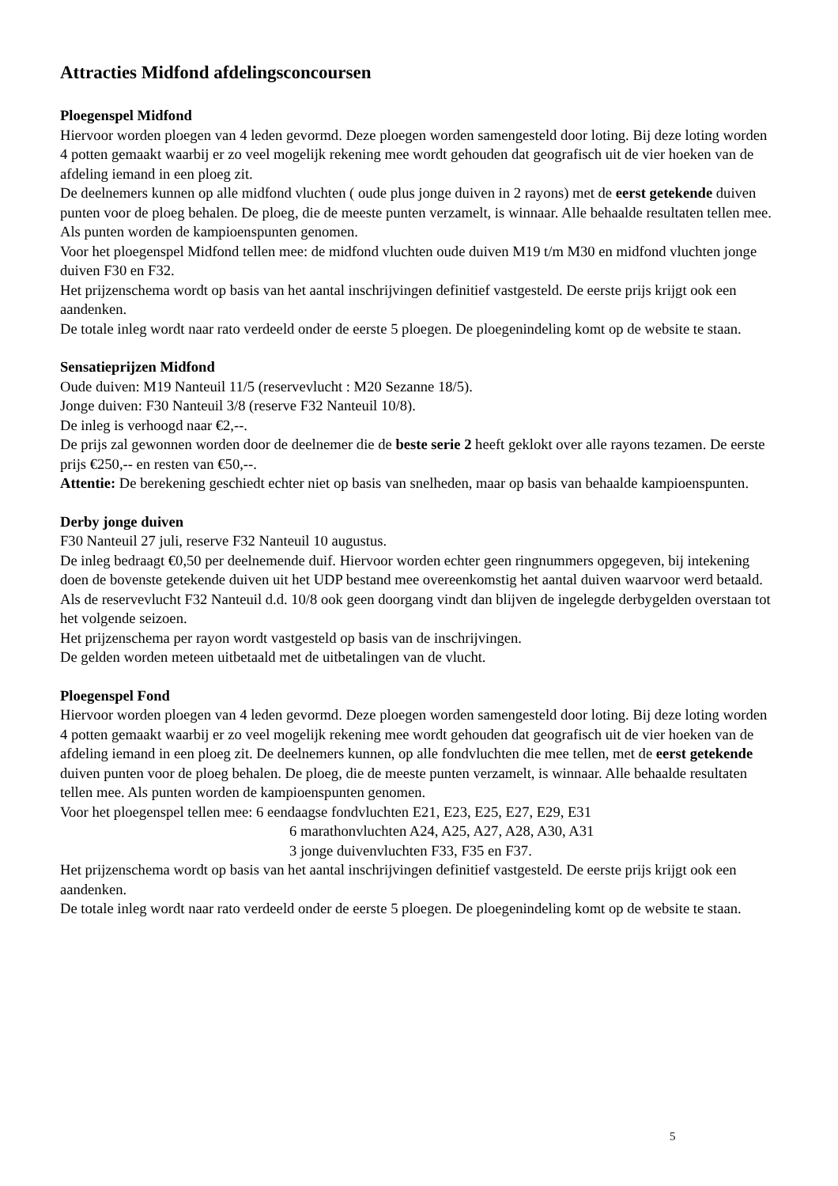Attracties Midfond afdelingsconcoursen
Ploegenspel Midfond
Hiervoor worden ploegen van 4 leden gevormd. Deze ploegen worden samengesteld door loting. Bij deze loting worden 4 potten gemaakt waarbij er zo veel mogelijk rekening mee wordt gehouden dat geografisch uit de vier hoeken van de afdeling iemand in een ploeg zit.
De deelnemers kunnen op alle midfond vluchten ( oude plus jonge duiven in 2 rayons) met de eerst getekende duiven punten voor de ploeg behalen. De ploeg, die de meeste punten verzamelt, is winnaar. Alle behaalde resultaten tellen mee. Als punten worden de kampioenspunten genomen.
Voor het ploegenspel Midfond tellen mee: de midfond vluchten oude duiven M19 t/m M30 en midfond vluchten jonge duiven F30 en F32.
Het prijzenschema wordt op basis van het aantal inschrijvingen definitief vastgesteld. De eerste prijs krijgt ook een aandenken.
De totale inleg wordt naar rato verdeeld onder de eerste 5 ploegen. De ploegenindeling komt op de website te staan.
Sensatieprijzen Midfond
Oude duiven: M19 Nanteuil 11/5 (reservevlucht : M20 Sezanne 18/5).
Jonge duiven: F30 Nanteuil 3/8 (reserve F32 Nanteuil 10/8).
De inleg is verhoogd naar €2,--.
De prijs zal gewonnen worden door de deelnemer die de beste serie 2 heeft geklokt over alle rayons tezamen. De eerste prijs €250,-- en resten van €50,--.
Attentie: De berekening geschiedt echter niet op basis van snelheden, maar op basis van behaalde kampioenspunten.
Derby jonge duiven
F30 Nanteuil 27 juli, reserve F32 Nanteuil 10 augustus.
De inleg bedraagt €0,50 per deelnemende duif. Hiervoor worden echter geen ringnummers opgegeven, bij intekening doen de bovenste getekende duiven uit het UDP bestand mee overeenkomstig het aantal duiven waarvoor werd betaald.
Als de reservevlucht F32 Nanteuil d.d. 10/8 ook geen doorgang vindt dan blijven de ingelegde derbygelden overstaan tot het volgende seizoen.
Het prijzenschema per rayon wordt vastgesteld op basis van de inschrijvingen.
De gelden worden meteen uitbetaald met de uitbetalingen van de vlucht.
Ploegenspel Fond
Hiervoor worden ploegen van 4 leden gevormd. Deze ploegen worden samengesteld door loting. Bij deze loting worden 4 potten gemaakt waarbij er zo veel mogelijk rekening mee wordt gehouden dat geografisch uit de vier hoeken van de afdeling iemand in een ploeg zit. De deelnemers kunnen, op alle fondvluchten die mee tellen, met de eerst getekende duiven punten voor de ploeg behalen. De ploeg, die de meeste punten verzamelt, is winnaar. Alle behaalde resultaten tellen mee. Als punten worden de kampioenspunten genomen.
Voor het ploegenspel tellen mee: 6 eendaagse fondvluchten E21, E23, E25, E27, E29, E31
6 marathonvluchten A24, A25, A27, A28, A30, A31
3 jonge duivenvluchten F33, F35 en F37.
Het prijzenschema wordt op basis van het aantal inschrijvingen definitief vastgesteld. De eerste prijs krijgt ook een aandenken.
De totale inleg wordt naar rato verdeeld onder de eerste 5 ploegen. De ploegenindeling komt op de website te staan.
5